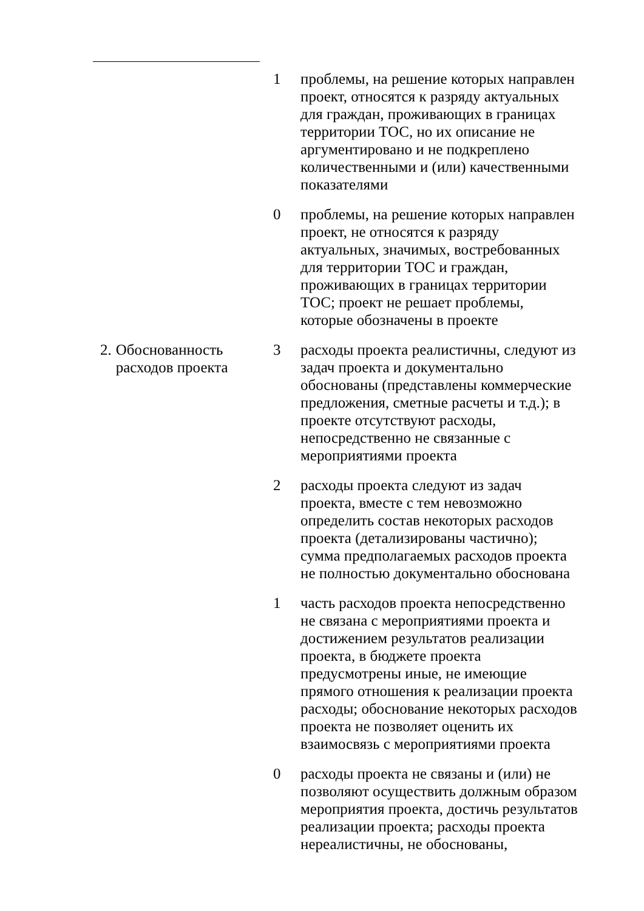| | 1 | проблемы, на решение которых направлен проект, относятся к разряду актуальных для граждан, проживающих в границах территории ТОС, но их описание не аргументировано и не подкреплено количественными и (или) качественными показателями |
| | 0 | проблемы, на решение которых направлен проект, не относятся к разряду актуальных, значимых, востребованных для территории ТОС и граждан, проживающих в границах территории ТОС; проект не решает проблемы, которые обозначены в проекте |
| 2. Обоснованность расходов проекта | 3 | расходы проекта реалистичны, следуют из задач проекта и документально обоснованы (представлены коммерческие предложения, сметные расчеты и т.д.); в проекте отсутствуют расходы, непосредственно не связанные с мероприятиями проекта |
| | 2 | расходы проекта следуют из задач проекта, вместе с тем невозможно определить состав некоторых расходов проекта (детализированы частично); сумма предполагаемых расходов проекта не полностью документально обоснована |
| | 1 | часть расходов проекта непосредственно не связана с мероприятиями проекта и достижением результатов реализации проекта, в бюджете проекта предусмотрены иные, не имеющие прямого отношения к реализации проекта расходы; обоснование некоторых расходов проекта не позволяет оценить их взаимосвязь с мероприятиями проекта |
| | 0 | расходы проекта не связаны и (или) не позволяют осуществить должным образом мероприятия проекта, достичь результатов реализации проекта; расходы проекта нереалистичны, не обоснованы, |